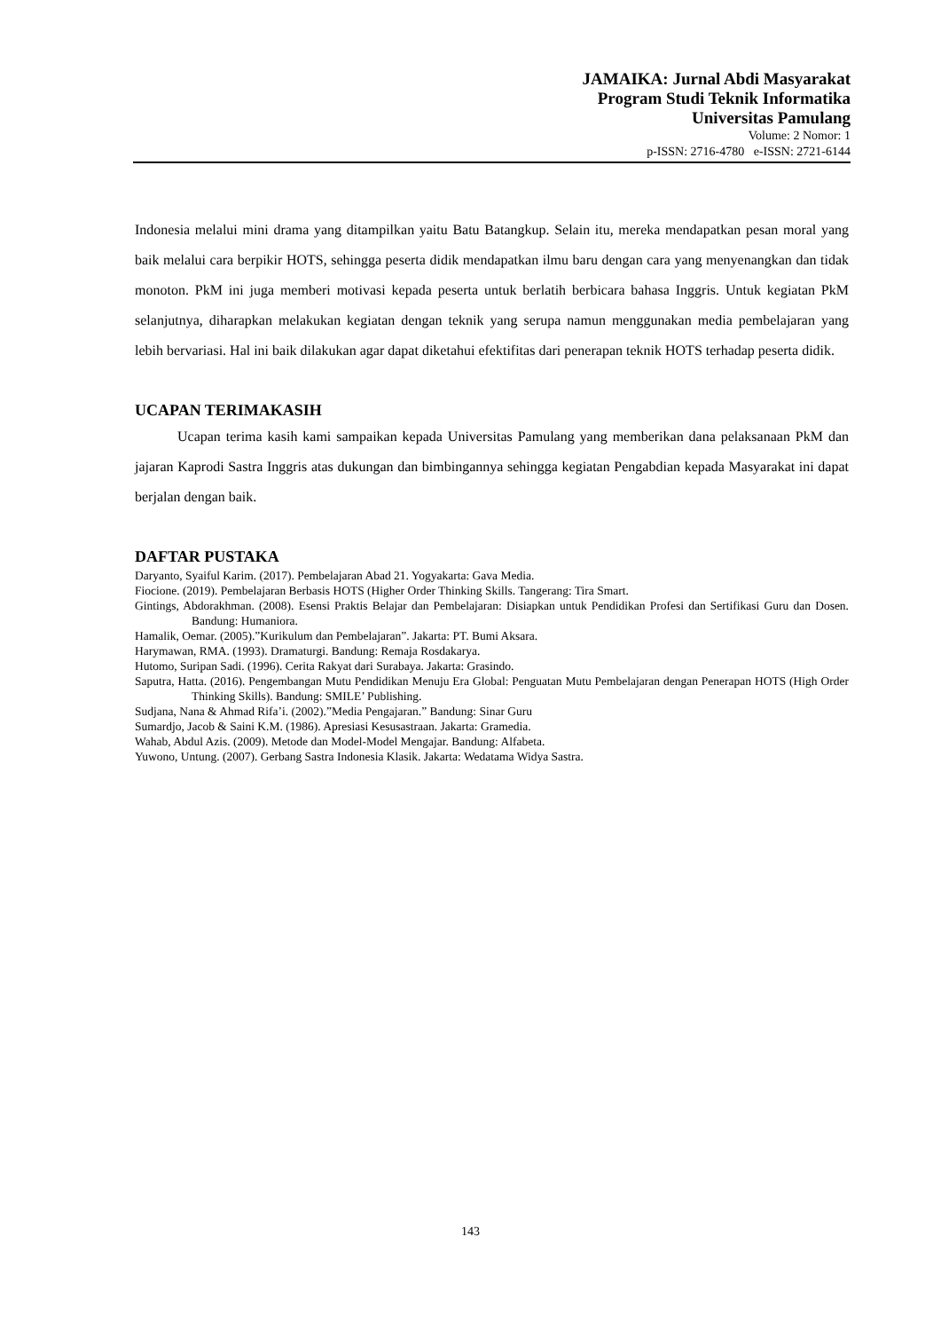JAMAIKA: Jurnal Abdi Masyarakat
Program Studi Teknik Informatika
Universitas Pamulang
Volume: 2 Nomor: 1
p-ISSN: 2716-4780 e-ISSN: 2721-6144
Indonesia melalui mini drama yang ditampilkan yaitu Batu Batangkup. Selain itu, mereka mendapatkan pesan moral yang baik melalui cara berpikir HOTS, sehingga peserta didik mendapatkan ilmu baru dengan cara yang menyenangkan dan tidak monoton. PkM ini juga memberi motivasi kepada peserta untuk berlatih berbicara bahasa Inggris. Untuk kegiatan PkM selanjutnya, diharapkan melakukan kegiatan dengan teknik yang serupa namun menggunakan media pembelajaran yang lebih bervariasi. Hal ini baik dilakukan agar dapat diketahui efektifitas dari penerapan teknik HOTS terhadap peserta didik.
UCAPAN TERIMAKASIH
Ucapan terima kasih kami sampaikan kepada Universitas Pamulang yang memberikan dana pelaksanaan PkM dan jajaran Kaprodi Sastra Inggris atas dukungan dan bimbingannya sehingga kegiatan Pengabdian kepada Masyarakat ini dapat berjalan dengan baik.
DAFTAR PUSTAKA
Daryanto, Syaiful Karim. (2017). Pembelajaran Abad 21. Yogyakarta: Gava Media.
Fiocione. (2019). Pembelajaran Berbasis HOTS (Higher Order Thinking Skills. Tangerang: Tira Smart.
Gintings, Abdorakhman. (2008). Esensi Praktis Belajar dan Pembelajaran: Disiapkan untuk Pendidikan Profesi dan Sertifikasi Guru dan Dosen. Bandung: Humaniora.
Hamalik, Oemar. (2005).”Kurikulum dan Pembelajaran”. Jakarta: PT. Bumi Aksara.
Harymawan, RMA. (1993). Dramaturgi. Bandung: Remaja Rosdakarya.
Hutomo, Suripan Sadi. (1996). Cerita Rakyat dari Surabaya. Jakarta: Grasindo.
Saputra, Hatta. (2016). Pengembangan Mutu Pendidikan Menuju Era Global: Penguatan Mutu Pembelajaran dengan Penerapan HOTS (High Order Thinking Skills). Bandung: SMILE’ Publishing.
Sudjana, Nana & Ahmad Rifa’i. (2002).”Media Pengajaran.” Bandung: Sinar Guru
Sumardjo, Jacob & Saini K.M. (1986). Apresiasi Kesusastraan. Jakarta: Gramedia.
Wahab, Abdul Azis. (2009). Metode dan Model-Model Mengajar. Bandung: Alfabeta.
Yuwono, Untung. (2007). Gerbang Sastra Indonesia Klasik. Jakarta: Wedatama Widya Sastra.
143